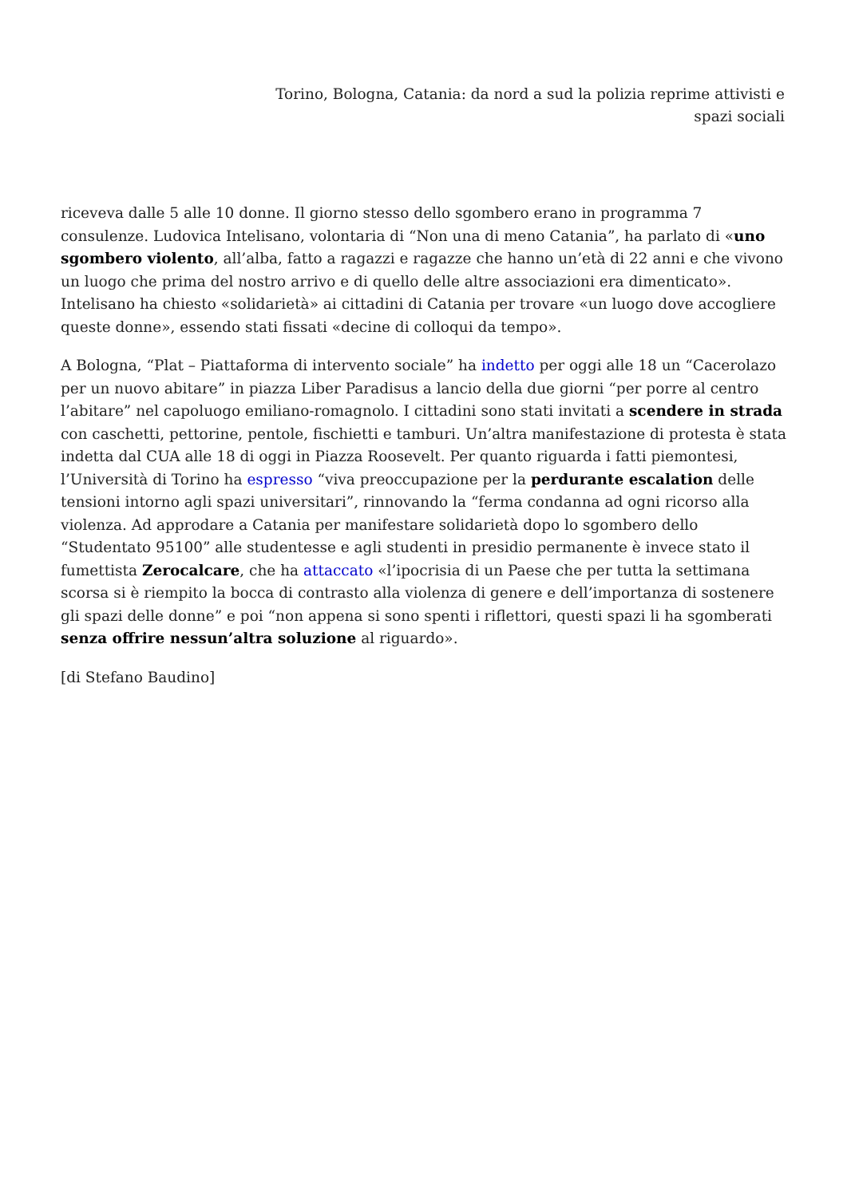Torino, Bologna, Catania: da nord a sud la polizia reprime attivisti e spazi sociali
riceveva dalle 5 alle 10 donne. Il giorno stesso dello sgombero erano in programma 7 consulenze. Ludovica Intelisano, volontaria di “Non una di meno Catania”, ha parlato di «uno sgombero violento, all’alba, fatto a ragazzi e ragazze che hanno un’età di 22 anni e che vivono un luogo che prima del nostro arrivo e di quello delle altre associazioni era dimenticato». Intelisano ha chiesto «solidarietà» ai cittadini di Catania per trovare «un luogo dove accogliere queste donne», essendo stati fissati «decine di colloqui da tempo».
A Bologna, “Plat – Piattaforma di intervento sociale” ha indetto per oggi alle 18 un “Cacerolazo per un nuovo abitare” in piazza Liber Paradisus a lancio della due giorni “per porre al centro l’abitare” nel capoluogo emiliano-romagnolo. I cittadini sono stati invitati a scendere in strada con caschetti, pettorine, pentole, fischietti e tamburi. Un’altra manifestazione di protesta è stata indetta dal CUA alle 18 di oggi in Piazza Roosevelt. Per quanto riguarda i fatti piemontesi, l’Università di Torino ha espresso “viva preoccupazione per la perdurante escalation delle tensioni intorno agli spazi universitari”, rinnovando la “ferma condanna ad ogni ricorso alla violenza. Ad approdare a Catania per manifestare solidarietà dopo lo sgombero dello “Studentato 95100” alle studentesse e agli studenti in presidio permanente è invece stato il fumettista Zerocalcare, che ha attaccato «l’ipocrisia di un Paese che per tutta la settimana scorsa si è riempito la bocca di contrasto alla violenza di genere e dell’importanza di sostenere gli spazi delle donne” e poi “non appena si sono spenti i riflettori, questi spazi li ha sgomberati senza offrire nessun’altra soluzione al riguardo».
[di Stefano Baudino]